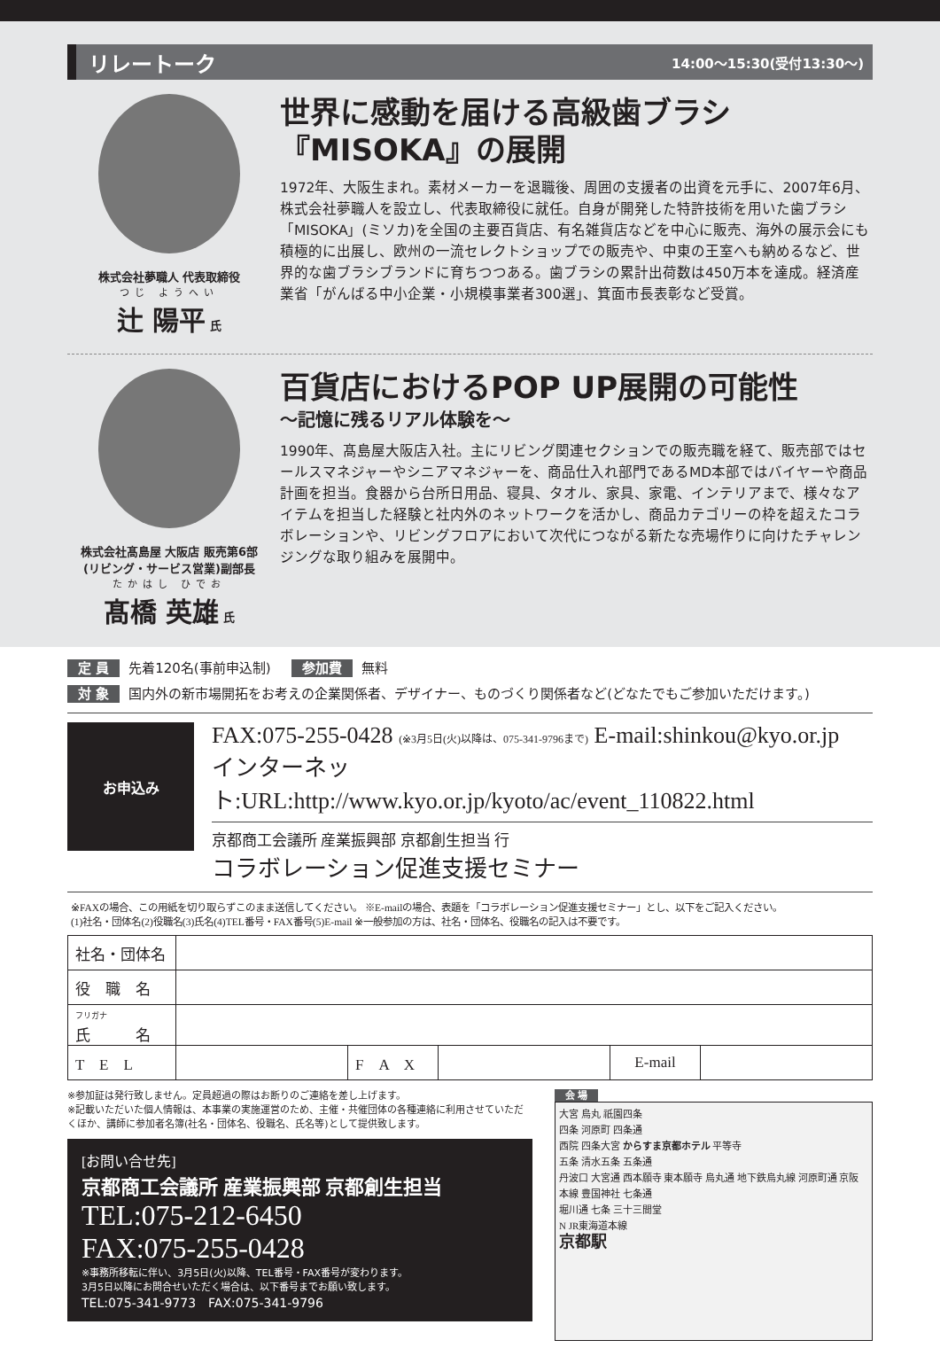リレートーク 14:00〜15:30(受付13:30〜)
株式会社夢職人 代表取締役
つじ ようへい
辻 陽平 氏
世界に感動を届ける高級歯ブラシ
『MISOKA』の展開
1972年、大阪生まれ。素材メーカーを退職後、周囲の支援者の出資を元手に、2007年6月、株式会社夢職人を設立し、代表取締役に就任。自身が開発した特許技術を用いた歯ブラシ「MISOKA」(ミソカ)を全国の主要百貨店、有名雑貨店などを中心に販売、海外の展示会にも積極的に出展し、欧州の一流セレクトショップでの販売や、中東の王室へも納めるなど、世界的な歯ブラシブランドに育ちつつある。歯ブラシの累計出荷数は450万本を達成。経済産業省「がんばる中小企業・小規模事業者300選」、箕面市長表彰など受賞。
株式会社髙島屋 大阪店 販売第6部
(リビング・サービス営業)副部長
たかはし ひでお
髙橋 英雄 氏
百貨店におけるPOP UP展開の可能性
〜記憶に残るリアル体験を〜
1990年、髙島屋大阪店入社。主にリビング関連セクションでの販売職を経て、販売部ではセールスマネジャーやシニアマネジャーを、商品仕入れ部門であるMD本部ではバイヤーや商品計画を担当。食器から台所日用品、寝具、タオル、家具、家電、インテリアまで、様々なアイテムを担当した経験と社内外のネットワークを活かし、商品カテゴリーの枠を超えたコラボレーションや、リビングフロアにおいて次代につながる新たな売場作りに向けたチャレンジングな取り組みを展開中。
定 員 先着120名(事前申込制) 参加費 無料
対 象 国内外の新市場開拓をお考えの企業関係者、デザイナー、ものづくり関係者など(どなたでもご参加いただけます。)
お申込み
FAX:075-255-0428 (※3月5日(火)以降は、075-341-9796まで) E-mail:shinkou@kyo.or.jp
インターネット:URL:http://www.kyo.or.jp/kyoto/ac/event_110822.html
京都商工会議所 産業振興部 京都創生担当 行
コラボレーション促進支援セミナー
※FAXの場合、この用紙を切り取らずこのまま送信してください。 ※E-mailの場合、表題を「コラボレーション促進支援セミナー」とし、以下をご記入ください。
(1)社名・団体名(2)役職名(3)氏名(4)TEL番号・FAX番号(5)E-mail ※一般参加の方は、社名・団体名、役職名の記入は不要です。
| 社名・団体名 | | | | | |
| 役 職 名 | | | | | |
| フリガナ 氏 名 | | | | | |
| T E L | | F A X | | E-mail | |
※参加証は発行致しません。定員超過の際はお断りのご連絡を差し上げます。
※記載いただいた個人情報は、本事業の実施運営のため、主催・共催団体の各種連絡に利用させていただくほか、講師に参加者名簿(社名・団体名、役職名、氏名等)として提供致します。
[お問い合せ先]
京都商工会議所 産業振興部 京都創生担当
TEL:075-212-6450
FAX:075-255-0428
※事務所移転に伴い、3月5日(火)以降、TEL番号・FAX番号が変わります。
3月5日以降にお問合せいただく場合は、以下番号までお願い致します。
TEL:075-341-9773　FAX:075-341-9796
会 場
大宮 烏丸 祇園四条
四条 河原町 四条通
西院 四条大宮 からすま京都ホテル 平等寺
五条 清水五条 五条通
丹波口 大宮通 西本願寺 東本願寺 烏丸通 地下鉄烏丸線 河原町通 京阪本線 豊国神社 七条通
堀川通 七条 三十三間堂
N JR東海道本線
京都駅